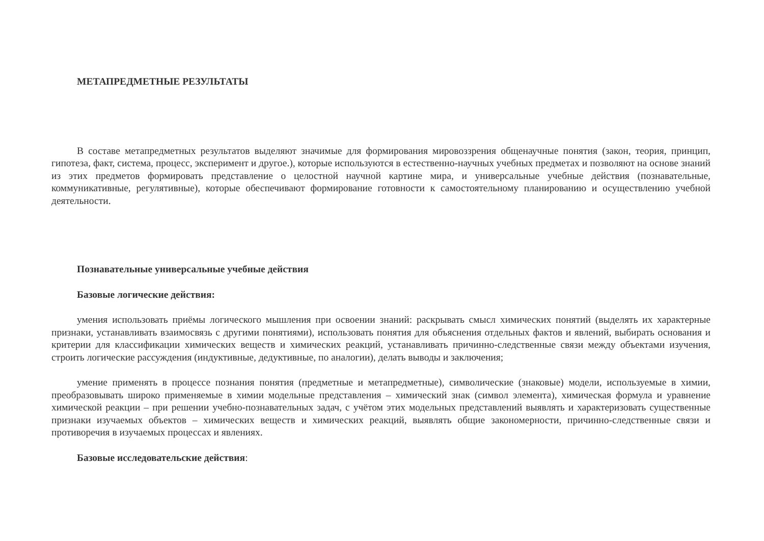МЕТАПРЕДМЕТНЫЕ РЕЗУЛЬТАТЫ
В составе метапредметных результатов выделяют значимые для формирования мировоззрения общенаучные понятия (закон, теория, принцип, гипотеза, факт, система, процесс, эксперимент и другое.), которые используются в естественно-научных учебных предметах и позволяют на основе знаний из этих предметов формировать представление о целостной научной картине мира, и универсальные учебные действия (познавательные, коммуникативные, регулятивные), которые обеспечивают формирование готовности к самостоятельному планированию и осуществлению учебной деятельности.
Познавательные универсальные учебные действия
Базовые логические действия:
умения использовать приёмы логического мышления при освоении знаний: раскрывать смысл химических понятий (выделять их характерные признаки, устанавливать взаимосвязь с другими понятиями), использовать понятия для объяснения отдельных фактов и явлений, выбирать основания и критерии для классификации химических веществ и химических реакций, устанавливать причинно-следственные связи между объектами изучения, строить логические рассуждения (индуктивные, дедуктивные, по аналогии), делать выводы и заключения;
умение применять в процессе познания понятия (предметные и метапредметные), символические (знаковые) модели, используемые в химии, преобразовывать широко применяемые в химии модельные представления – химический знак (символ элемента), химическая формула и уравнение химической реакции – при решении учебно-познавательных задач, с учётом этих модельных представлений выявлять и характеризовать существенные признаки изучаемых объектов – химических веществ и химических реакций, выявлять общие закономерности, причинно-следственные связи и противоречия в изучаемых процессах и явлениях.
Базовые исследовательские действия: